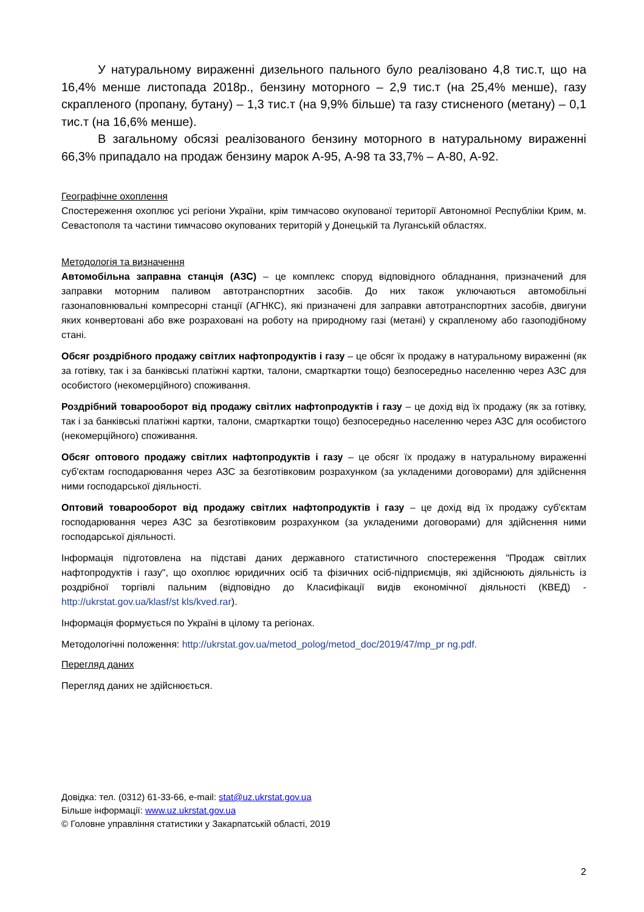У натуральному вираженні дизельного пального було реалізовано 4,8 тис.т, що на 16,4% менше листопада 2018р., бензину моторного – 2,9 тис.т (на 25,4% менше), газу скрапленого (пропану, бутану) – 1,3 тис.т (на 9,9% більше) та газу стисненого (метану) – 0,1 тис.т (на 16,6% менше).
В загальному обсязі реалізованого бензину моторного в натуральному вираженні 66,3% припадало на продаж бензину марок А-95, А-98 та 33,7% – А-80, А-92.
Географічне охоплення
Спостереження охоплює усі регіони України, крім тимчасово окупованої території Автономної Республіки Крим, м. Севастополя та частини тимчасово окупованих територій у Донецькій та Луганській областях.
Методологія та визначення
Автомобільна заправна станція (АЗС) – це комплекс споруд відповідного обладнання, призначений для заправки моторним паливом автотранспортних засобів. До них також уключаються автомобільні газонаповнювальні компресорні станції (АГНКС), які призначені для заправки автотранспортних засобів, двигуни яких конвертовані або вже розраховані на роботу на природному газі (метані) у скрапленому або газоподібному стані.
Обсяг роздрібного продажу світлих нафтопродуктів і газу – це обсяг їх продажу в натуральному вираженні (як за готівку, так і за банківські платіжні картки, талони, смарткартки тощо) безпосередньо населенню через АЗС для особистого (некомерційного) споживання.
Роздрібний товарооборот від продажу світлих нафтопродуктів і газу – це дохід від їх продажу (як за готівку, так і за банківські платіжні картки, талони, смарткартки тощо) безпосередньо населенню через АЗС для особистого (некомерційного) споживання.
Обсяг оптового продажу світлих нафтопродуктів і газу – це обсяг їх продажу в натуральному вираженні суб'єктам господарювання через АЗС за безготівковим розрахунком (за укладеними договорами) для здійснення ними господарської діяльності.
Оптовий товарооборот від продажу світлих нафтопродуктів і газу – це дохід від їх продажу суб'єктам господарювання через АЗС за безготівковим розрахунком (за укладеними договорами) для здійснення ними господарської діяльності.
Інформація підготовлена на підставі даних державного статистичного спостереження "Продаж світлих нафтопродуктів і газу", що охоплює юридичних осіб та фізичних осіб-підприємців, які здійснюють діяльність із роздрібної торгівлі пальним (відповідно до Класифікації видів економічної діяльності (КВЕД) - http://ukrstat.gov.ua/klasf/st kls/kved.rar).
Інформація формується по Україні в цілому та регіонах.
Методологічні положення: http://ukrstat.gov.ua/metod_polog/metod_doc/2019/47/mp_pr ng.pdf.
Перегляд даних
Перегляд даних не здійснюється.
Довідка: тел. (0312) 61-33-66, e-mail: stat@uz.ukrstat.gov.ua
Більше інформації: www.uz.ukrstat.gov.ua
© Головне управління статистики у Закарпатській області, 2019
2